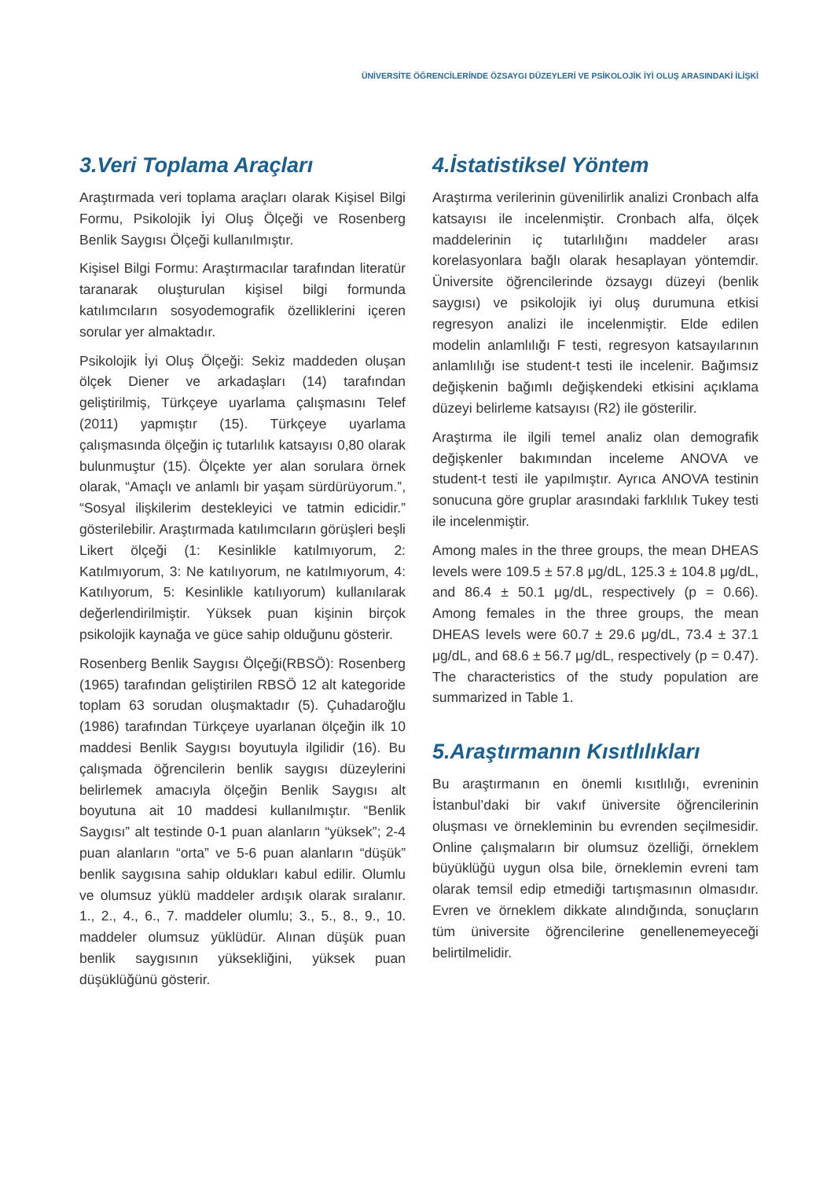ÜNİVERSİTE ÖĞRENCİLERİNDE ÖZSAYGI DÜZEYLERİ VE PSİKOLOJİK İYİ OLUŞ ARASINDAKİ İLİŞKİ
3.Veri Toplama Araçları
Araştırmada veri toplama araçları olarak Kişisel Bilgi Formu, Psikolojik İyi Oluş Ölçeği ve Rosenberg Benlik Saygısı Ölçeği kullanılmıştır.
Kişisel Bilgi Formu: Araştırmacılar tarafından literatür taranarak oluşturulan kişisel bilgi formunda katılımcıların sosyodemografik özelliklerini içeren sorular yer almaktadır.
Psikolojik İyi Oluş Ölçeği: Sekiz maddeden oluşan ölçek Diener ve arkadaşları (14) tarafından geliştirilmiş, Türkçeye uyarlama çalışmasını Telef (2011) yapmıştır (15). Türkçeye uyarlama çalışmasında ölçeğin iç tutarlılık katsayısı 0,80 olarak bulunmuştur (15). Ölçekte yer alan sorulara örnek olarak, “Amaçlı ve anlamlı bir yaşam sürdürüyorum.”, “Sosyal ilişkilerim destekleyici ve tatmin edicidir.” gösterilebilir. Araştırmada katılımcıların görüşleri beşli Likert ölçeği (1: Kesinlikle katılmıyorum, 2: Katılmıyorum, 3: Ne katılıyorum, ne katılmıyorum, 4: Katılıyorum, 5: Kesinlikle katılıyorum) kullanılarak değerlendirilmiştir. Yüksek puan kişinin birçok psikolojik kaynağa ve güce sahip olduğunu gösterir.
Rosenberg Benlik Saygısı Ölçeği(RBSÖ): Rosenberg (1965) tarafından geliştirilen RBSÖ 12 alt kategoride toplam 63 sorudan oluşmaktadır (5). Çuhadaroğlu (1986) tarafından Türkçeye uyarlanan ölçeğin ilk 10 maddesi Benlik Saygısı boyutuyla ilgilidir (16). Bu çalışmada öğrencilerin benlik saygısı düzeylerini belirlemek amacıyla ölçeğin Benlik Saygısı alt boyutuna ait 10 maddesi kullanılmıştır. “Benlik Saygısı” alt testinde 0-1 puan alanların “yüksek”; 2-4 puan alanların “orta” ve 5-6 puan alanların “düşük” benlik saygısına sahip oldukları kabul edilir. Olumlu ve olumsuz yüklü maddeler ardışık olarak sıralanır. 1., 2., 4., 6., 7. maddeler olumlu; 3., 5., 8., 9., 10. maddeler olumsuz yüklüdür. Alınan düşük puan benlik saygısının yüksekliğini, yüksek puan düşüklüğünü gösterir.
4.İstatistiksel Yöntem
Araştırma verilerinin güvenilirlik analizi Cronbach alfa katsayısı ile incelenmiştir. Cronbach alfa, ölçek maddelerinin iç tutarlılığını maddeler arası korelasyonlara bağlı olarak hesaplayan yöntemdir. Üniversite öğrencilerinde özsaygı düzeyi (benlik saygısı) ve psikolojik iyi oluş durumuna etkisi regresyon analizi ile incelenmiştir. Elde edilen modelin anlamlılığı F testi, regresyon katsayılarının anlamlılığı ise student-t testi ile incelenir. Bağımsız değişkenin bağımlı değişkendeki etkisini açıklama düzeyi belirleme katsayısı (R2) ile gösterilir.
Araştırma ile ilgili temel analiz olan demografik değişkenler bakımından inceleme ANOVA ve student-t testi ile yapılmıştır. Ayrıca ANOVA testinin sonucuna göre gruplar arasındaki farklılık Tukey testi ile incelenmiştir.
Among males in the three groups, the mean DHEAS levels were 109.5 ± 57.8 μg/dL, 125.3 ± 104.8 μg/dL, and 86.4 ± 50.1 μg/dL, respectively (p = 0.66). Among females in the three groups, the mean DHEAS levels were 60.7 ± 29.6 μg/dL, 73.4 ± 37.1 μg/dL, and 68.6 ± 56.7 μg/dL, respectively (p = 0.47). The characteristics of the study population are summarized in Table 1.
5.Araştırmanın Kısıtlılıkları
Bu araştırmanın en önemli kısıtlılığı, evreninin İstanbul’daki bir vakıf üniversite öğrencilerinin oluşması ve örnekleminin bu evrenden seçilmesidir. Online çalışmaların bir olumsuz özelliği, örneklem büyüklüğü uygun olsa bile, örneklemin evreni tam olarak temsil edip etmediği tartışmasının olmasıdır. Evren ve örneklem dikkate alındığında, sonuçların tüm üniversite öğrencilerine genellenemeyeceği belirtilmelidir.